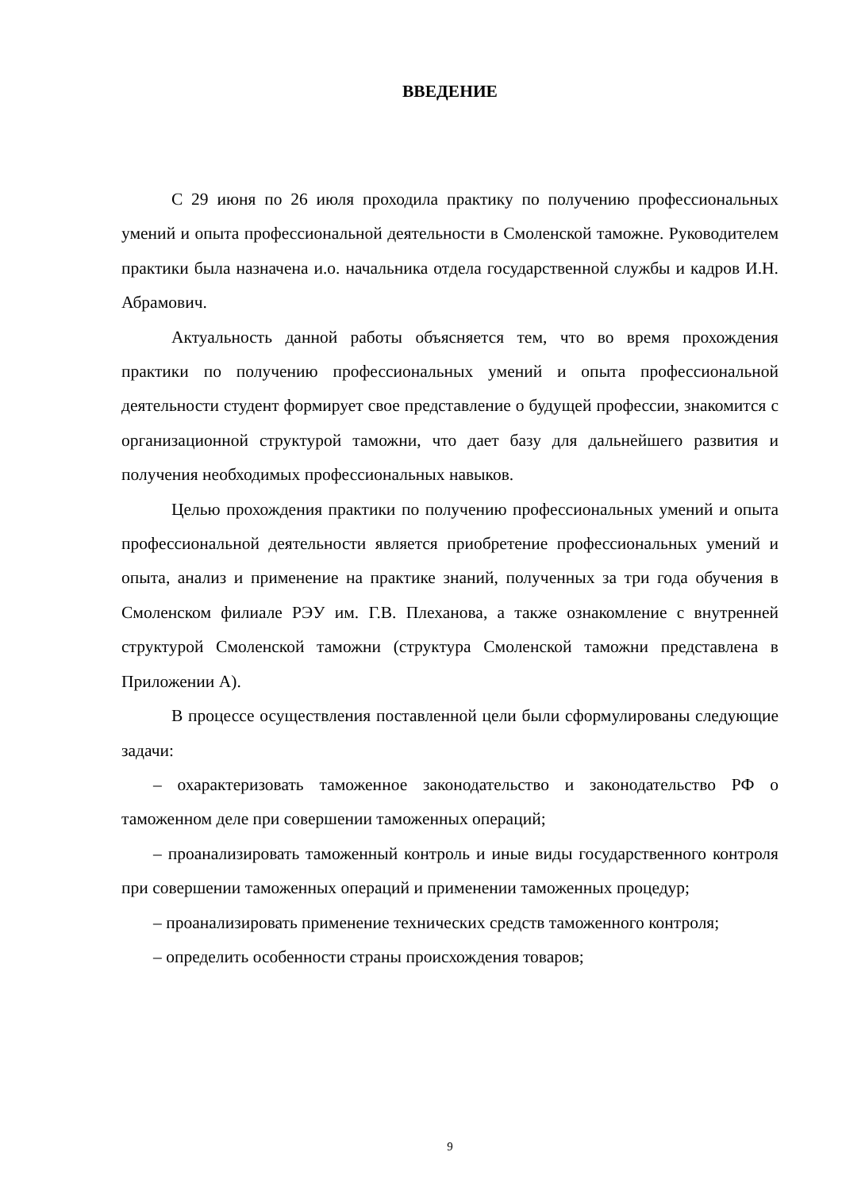ВВЕДЕНИЕ
С 29 июня по 26 июля проходила практику по получению профессиональных умений и опыта профессиональной деятельности в Смоленской таможне. Руководителем практики была назначена и.о. начальника отдела государственной службы и кадров И.Н. Абрамович.
Актуальность данной работы объясняется тем, что во время прохождения практики по получению профессиональных умений и опыта профессиональной деятельности студент формирует свое представление о будущей профессии, знакомится с организационной структурой таможни, что дает базу для дальнейшего развития и получения необходимых профессиональных навыков.
Целью прохождения практики по получению профессиональных умений и опыта профессиональной деятельности является приобретение профессиональных умений и опыта, анализ и применение на практике знаний, полученных за три года обучения в Смоленском филиале РЭУ им. Г.В. Плеханова, а также ознакомление с внутренней структурой Смоленской таможни (структура Смоленской таможни представлена в Приложении А).
В процессе осуществления поставленной цели были сформулированы следующие задачи:
– охарактеризовать таможенное законодательство и законодательство РФ о таможенном деле при совершении таможенных операций;
– проанализировать таможенный контроль и иные виды государственного контроля при совершении таможенных операций и применении таможенных процедур;
– проанализировать применение технических средств таможенного контроля;
– определить особенности страны происхождения товаров;
9